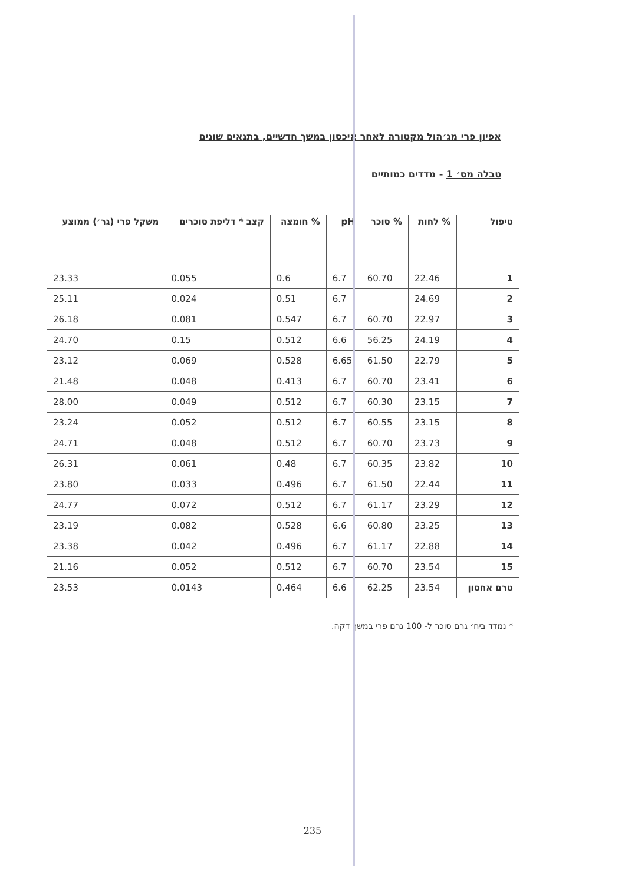אפיון פרי מג׳הול מקטורה לאחר איכסון במשך חדשיים, בתנאים שונים
טבלה מס׳ 1 - מדדים כמותיים
| טיפול | % לחות | % סוכר | pH | % חומצה | קצב * דליפת סוכרים | משקל פרי (גר׳) ממוצע |
| --- | --- | --- | --- | --- | --- | --- |
| 1 | 22.46 | 60.70 | 6.7 | 0.6 | 0.055 | 23.33 |
| 2 | 24.69 | | 6.7 | 0.51 | 0.024 | 25.11 |
| 3 | 22.97 | 60.70 | 6.7 | 0.547 | 0.081 | 26.18 |
| 4 | 24.19 | 56.25 | 6.6 | 0.512 | 0.15 | 24.70 |
| 5 | 22.79 | 61.50 | 6.65 | 0.528 | 0.069 | 23.12 |
| 6 | 23.41 | 60.70 | 6.7 | 0.413 | 0.048 | 21.48 |
| 7 | 23.15 | 60.30 | 6.7 | 0.512 | 0.049 | 28.00 |
| 8 | 23.15 | 60.55 | 6.7 | 0.512 | 0.052 | 23.24 |
| 9 | 23.73 | 60.70 | 6.7 | 0.512 | 0.048 | 24.71 |
| 10 | 23.82 | 60.35 | 6.7 | 0.48 | 0.061 | 26.31 |
| 11 | 22.44 | 61.50 | 6.7 | 0.496 | 0.033 | 23.80 |
| 12 | 23.29 | 61.17 | 6.7 | 0.512 | 0.072 | 24.77 |
| 13 | 23.25 | 60.80 | 6.6 | 0.528 | 0.082 | 23.19 |
| 14 | 22.88 | 61.17 | 6.7 | 0.496 | 0.042 | 23.38 |
| 15 | 23.54 | 60.70 | 6.7 | 0.512 | 0.052 | 21.16 |
| טרם אחסון | 23.54 | 62.25 | 6.6 | 0.464 | 0.0143 | 23.53 |
* נמדד ביח׳ גרם סוכר ל- 100 גרם פרי במשך דקה.
235